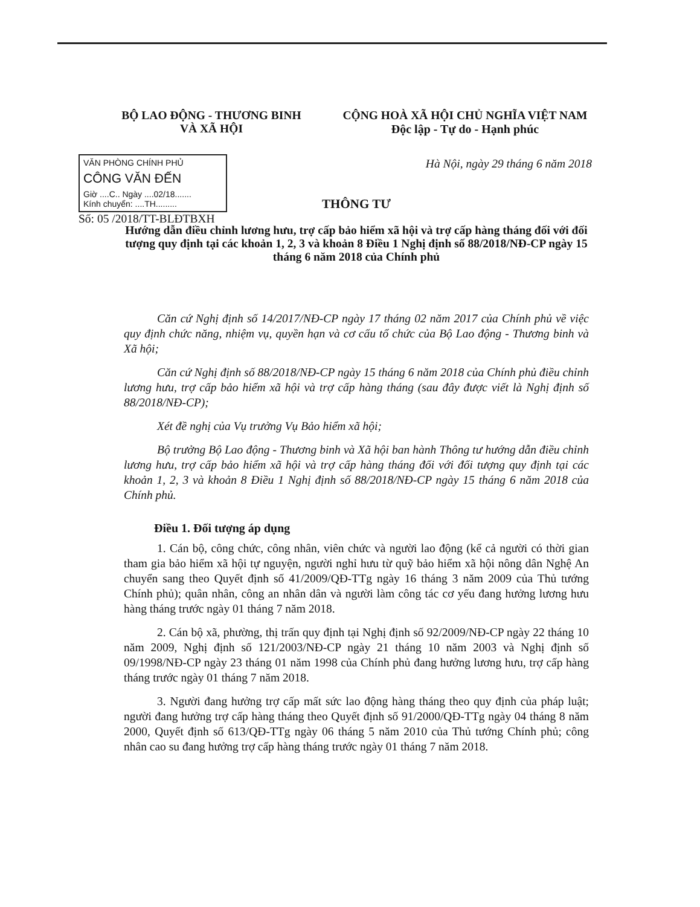BỘ LAO ĐỘNG - THƯƠNG BINH
VÀ XÃ HỘI
CỘNG HOÀ XÃ HỘI CHỦ NGHĨA VIỆT NAM
Độc lập - Tự do - Hạnh phúc
VĂN PHÒNG CHÍNH PHỦ
CÔNG VĂN ĐẾN
Giờ ....C.. Ngày ....02/18.......
Kính chuyển: ....TH.........
Số: 05 /2018/TT-BLĐTBXH
Hà Nội, ngày 29 tháng 6 năm 2018
THÔNG TƯ
Hướng dẫn điều chỉnh lương hưu, trợ cấp bảo hiểm xã hội và trợ cấp hàng tháng đối với đối tượng quy định tại các khoản 1, 2, 3 và khoản 8 Điều 1 Nghị định số 88/2018/NĐ-CP ngày 15 tháng 6 năm 2018 của Chính phủ
Căn cứ Nghị định số 14/2017/NĐ-CP ngày 17 tháng 02 năm 2017 của Chính phủ về việc quy định chức năng, nhiệm vụ, quyền hạn và cơ cấu tổ chức của Bộ Lao động - Thương binh và Xã hội;
Căn cứ Nghị định số 88/2018/NĐ-CP ngày 15 tháng 6 năm 2018 của Chính phủ điều chỉnh lương hưu, trợ cấp bảo hiểm xã hội và trợ cấp hàng tháng (sau đây được viết là Nghị định số 88/2018/NĐ-CP);
Xét đề nghị của Vụ trưởng Vụ Bảo hiểm xã hội;
Bộ trưởng Bộ Lao động - Thương binh và Xã hội ban hành Thông tư hướng dẫn điều chỉnh lương hưu, trợ cấp bảo hiểm xã hội và trợ cấp hàng tháng đối với đối tượng quy định tại các khoản 1, 2, 3 và khoản 8 Điều 1 Nghị định số 88/2018/NĐ-CP ngày 15 tháng 6 năm 2018 của Chính phủ.
Điều 1. Đối tượng áp dụng
1. Cán bộ, công chức, công nhân, viên chức và người lao động (kể cả người có thời gian tham gia bảo hiểm xã hội tự nguyện, người nghỉ hưu từ quỹ bảo hiểm xã hội nông dân Nghệ An chuyển sang theo Quyết định số 41/2009/QĐ-TTg ngày 16 tháng 3 năm 2009 của Thủ tướng Chính phủ); quân nhân, công an nhân dân và người làm công tác cơ yếu đang hưởng lương hưu hàng tháng trước ngày 01 tháng 7 năm 2018.
2. Cán bộ xã, phường, thị trấn quy định tại Nghị định số 92/2009/NĐ-CP ngày 22 tháng 10 năm 2009, Nghị định số 121/2003/NĐ-CP ngày 21 tháng 10 năm 2003 và Nghị định số 09/1998/NĐ-CP ngày 23 tháng 01 năm 1998 của Chính phủ đang hưởng lương hưu, trợ cấp hàng tháng trước ngày 01 tháng 7 năm 2018.
3. Người đang hưởng trợ cấp mất sức lao động hàng tháng theo quy định của pháp luật; người đang hưởng trợ cấp hàng tháng theo Quyết định số 91/2000/QĐ-TTg ngày 04 tháng 8 năm 2000, Quyết định số 613/QĐ-TTg ngày 06 tháng 5 năm 2010 của Thủ tướng Chính phủ; công nhân cao su đang hưởng trợ cấp hàng tháng trước ngày 01 tháng 7 năm 2018.